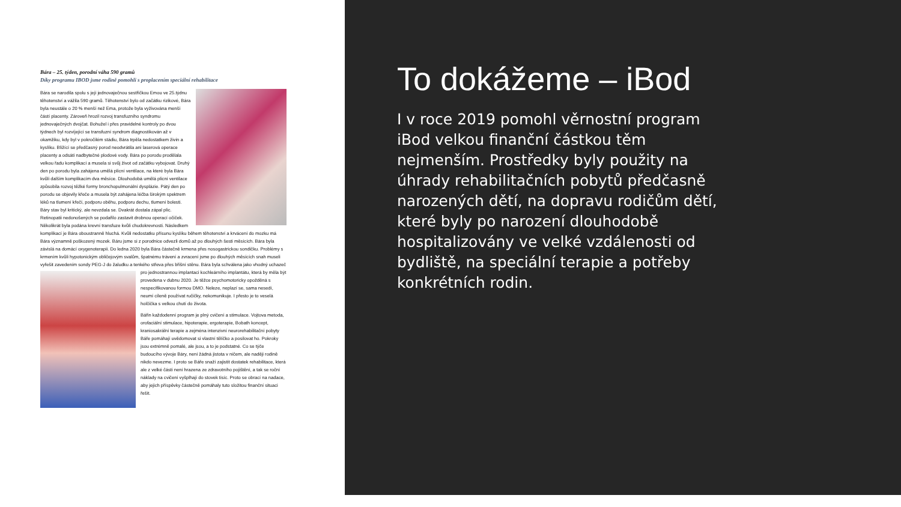Bára – 25. týden, porodní váha 590 gramů
Díky programu IBOD jsme rodině pomohli s proplacením speciální rehabilitace
Bára se narodila spolu s její jednovaječnou sestřičkou Emou ve 25.týdnu těhotenství a vážila 590 gramů. Těhotenství bylo od začátku rizikové, Bára byla neustále o 20 % menší než Ema, protože byla vyživována menší částí placenty. Zároveň hrozil rozvoj transfuzního syndromu jednovaječných dvojčat. Bohužel i přes pravidelné kontroly po dvou týdnech byl rozvíjející se transfuzní syndrom diagnostikován až v okamžiku, kdy byl v pokročilém stádiu, Bára trpěla nedostatkem živin a kyslíku. Blížící se předčasný porod neodvrátila ani laserová operace placenty a odsátí nadbytečné plodové vody. Bára po porodu prodělala velkou řadu komplikací a musela si svůj život od začátku vybojovat. Druhý den po porodu byla zahájena umělá plicní ventilace, na které byla Bára kvůli dalším komplikacím dva měsíce. Dlouhodobá umělá plicní ventilace způsobila rozvoj těžké formy bronchopulmonální dysplázie. Pátý den po porodu se objevily křeče a musela být zahájena léčba širokým spektrem léků na tlumení křečí, podporu oběhu, podporu dechu, tlumení bolesti. Báry stav byl kritický, ale nevzdala se. Dvakrát dostala zápal plic. Retinopatii nedonošených se podařilo zastavit drobnou operací očiček. Několikrát byla podána krevní transfuze kvůli chudokrevnosti. Následkem komplikací je Bára oboustranně hluchá. Kvůli nedostatku přísunu kyslíku během těhotenství a krvácení do mozku má Bára významně poškozený mozek. Báru jsme si z porodnice odvezli domů až po dlouhých šesti měsících. Bára byla závislá na domácí oxygenoterapii. Do ledna 2020 byla Bára částečně krmena přes nosogastrickou sondičku. Problémy s krmením kvůli hypotonickým obličejovým svalům, špatnému trávení a zvracení jsme po dlouhých měsících snah museli vyřešit zavedením sondy PEG-J do žaludku a tenkého střeva přes břišní stěnu. Bára byla schválena jako vhodný uchazeč pro jednostrannou implantaci kochleárního implantátu, která by měla být provedena v dubnu 2020. Je těžce psychomotoricky opožděná s nespecifikovanou formou DMO. Neleze, neplazí se, sama nesedí, neumí cíleně používat ručičky, nekomunikuje. I přesto je to veselá holčička s velkou chutí do života.
Bářin každodenní program je plný cvičení a stimulace. Vojtova metoda, orofaciální stimulace, hipoterapie, ergoterapie, Bobath koncept, kraniosakrální terapie a zejména intenzivní neurorehabilitační pobyty Báře pomáhají uvědomovat si vlastní tělíčko a posilovat ho. Pokroky jsou extrémně pomalé, ale jsou, a to je podstatné. Co se týče budoucího vývoje Báry, není žádná jistota v ničem, ale naději rodině nikdo nevezme. I proto se Báře snaží zajistit dostatek rehabilitace, která ale z velké části není hrazena ze zdravotního pojištění, a tak se roční náklady na cvičení vyšplhají do stovek tisíc. Proto se obrací na nadace, aby jejich příspěvky částečně pomáhaly tuto složitou finanční situaci řešit.
To dokážeme – iBod
I v roce 2019 pomohl věrnostní program iBod velkou finanční částkou těm nejmenším. Prostředky byly použity na úhrady rehabilitačních pobytů předčasně narozených dětí, na dopravu rodičům dětí, které byly po narození dlouhodobě hospitalizovány ve velké vzdálenosti od bydliště, na speciální terapie a potřeby konkrétních rodin.